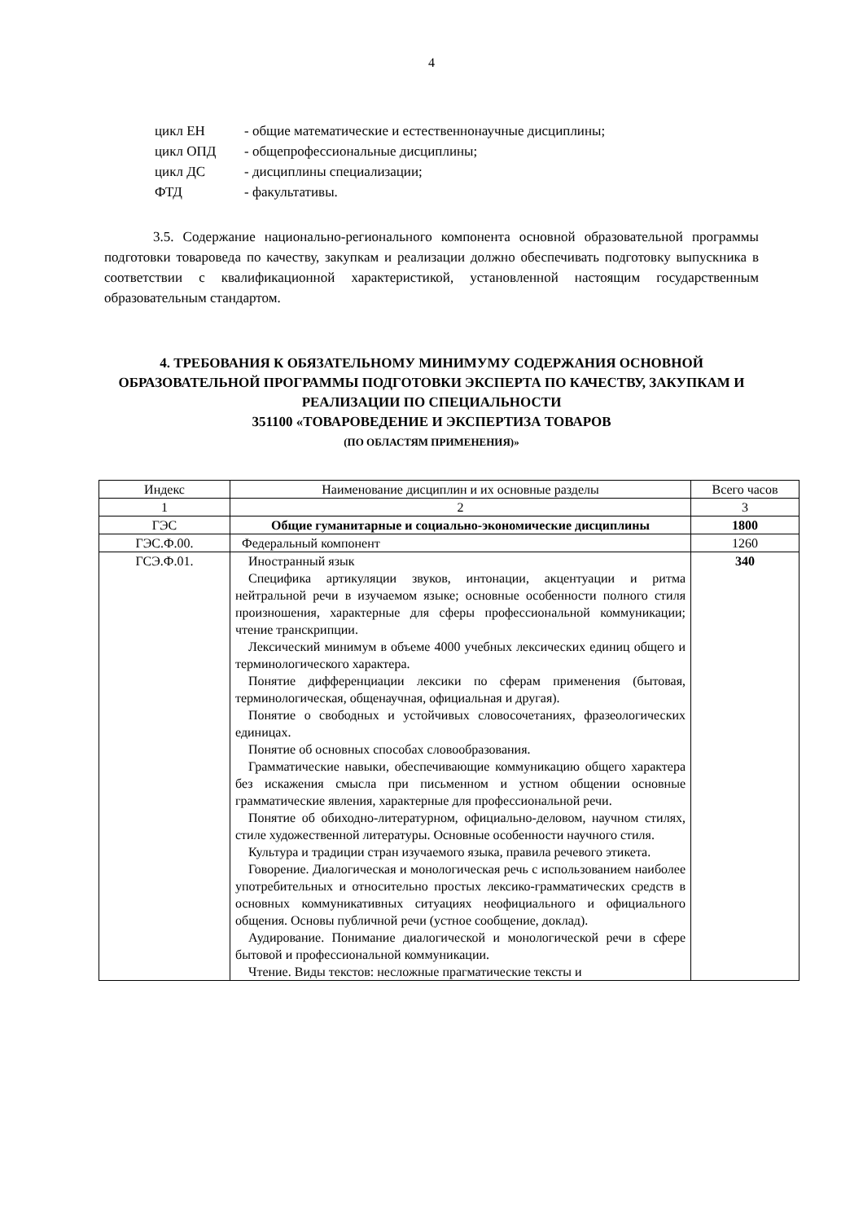4
цикл ЕН - общие математические и естественнонаучные дисциплины;
цикл ОПД - общепрофессиональные дисциплины;
цикл ДС - дисциплины специализации;
ФТД - факультативы.
3.5. Содержание национально-регионального компонента основной образовательной программы подготовки товароведа по качеству, закупкам и реализации должно обеспечивать подготовку выпускника в соответствии с квалификационной характеристикой, установленной настоящим государственным образовательным стандартом.
4. ТРЕБОВАНИЯ К ОБЯЗАТЕЛЬНОМУ МИНИМУМУ СОДЕРЖАНИЯ ОСНОВНОЙ ОБРАЗОВАТЕЛЬНОЙ ПРОГРАММЫ ПОДГОТОВКИ ЭКСПЕРТА ПО КАЧЕСТВУ, ЗАКУПКАМ И РЕАЛИЗАЦИИ ПО СПЕЦИАЛЬНОСТИ
351100 «ТОВАРОВЕДЕНИЕ И ЭКСПЕРТИЗА ТОВАРОВ
(ПО ОБЛАСТЯМ ПРИМЕНЕНИЯ)»
| Индекс | Наименование дисциплин и их основные разделы | Всего часов |
| 1 | 2 | 3 |
| ГЭС | Общие гуманитарные и социально-экономические дисциплины | 1800 |
| ГЭС.Ф.00. | Федеральный компонент | 1260 |
| ГСЭ.Ф.01. | Иностранный язык Специфика артикуляции звуков, интонации, акцентуации и ритма нейтральной речи в изучаемом языке; основные особенности полного стиля произношения, характерные для сферы профессиональной коммуникации; чтение транскрипции. Лексический минимум в объеме 4000 учебных лексических единиц общего и терминологического характера. Понятие дифференциации лексики по сферам применения (бытовая, терминологическая, общенаучная, официальная и другая). Понятие о свободных и устойчивых словосочетаниях, фразеологических единицах. Понятие об основных способах словообразования. Грамматические навыки, обеспечивающие коммуникацию общего характера без искажения смысла при письменном и устном общении основные грамматические явления, характерные для профессиональной речи. Понятие об обиходно-литературном, официально-деловом, научном стилях, стиле художественной литературы. Основные особенности научного стиля. Культура и традиции стран изучаемого языка, правила речевого этикета. Говорение. Диалогическая и монологическая речь с использованием наиболее употребительных и относительно простых лексико-грамматических средств в основных коммуникативных ситуациях неофициального и официального общения. Основы публичной речи (устное сообщение, доклад). Аудирование. Понимание диалогической и монологической речи в сфере бытовой и профессиональной коммуникации. Чтение. Виды текстов: несложные прагматические тексты и | 340 |